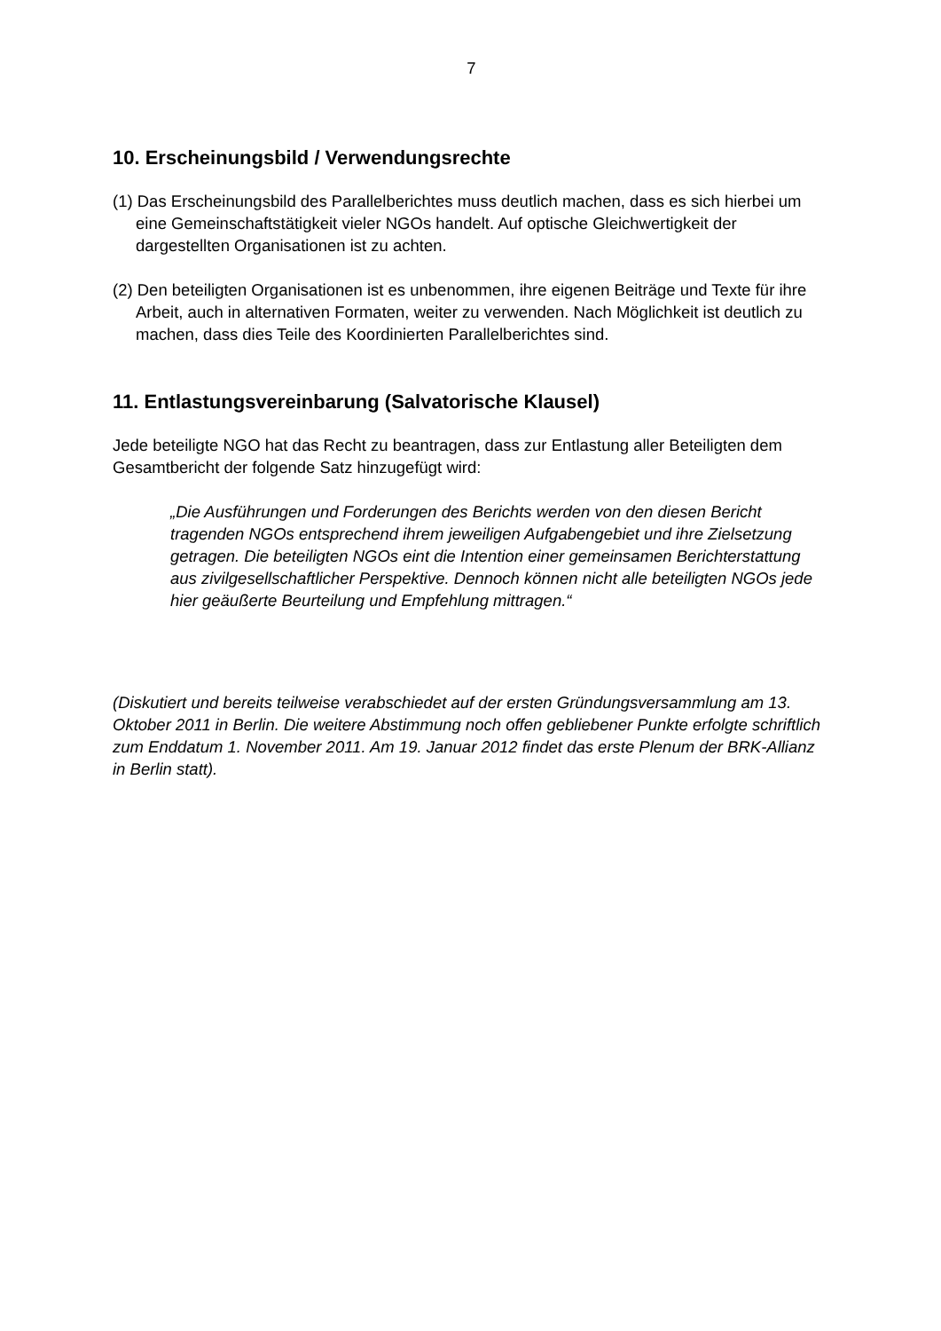7
10. Erscheinungsbild / Verwendungsrechte
(1) Das Erscheinungsbild des Parallelberichtes muss deutlich machen, dass es sich hierbei um eine Gemeinschaftstätigkeit vieler NGOs handelt. Auf optische Gleichwertigkeit der dargestellten Organisationen ist zu achten.
(2) Den beteiligten Organisationen ist es unbenommen, ihre eigenen Beiträge und Texte für ihre Arbeit, auch in alternativen Formaten, weiter zu verwenden. Nach Möglichkeit ist deutlich zu machen, dass dies Teile des Koordinierten Parallelberichtes sind.
11. Entlastungsvereinbarung (Salvatorische Klausel)
Jede beteiligte NGO hat das Recht zu beantragen, dass zur Entlastung aller Beteiligten dem Gesamtbericht der folgende Satz hinzugefügt wird:
„Die Ausführungen und Forderungen des Berichts werden von den diesen Bericht tragenden NGOs entsprechend ihrem jeweiligen Aufgabengebiet und ihre Zielsetzung getragen. Die beteiligten NGOs eint die Intention einer gemeinsamen Berichterstattung aus zivilgesellschaftlicher Perspektive. Dennoch können nicht alle beteiligten NGOs jede hier geäußerte Beurteilung und Empfehlung mittragen.“
(Diskutiert und bereits teilweise verabschiedet auf der ersten Gründungsversammlung am 13. Oktober 2011 in Berlin. Die weitere Abstimmung noch offen gebliebener Punkte erfolgte schriftlich zum Enddatum 1. November 2011. Am 19. Januar 2012 findet das erste Plenum der BRK-Allianz in Berlin statt).